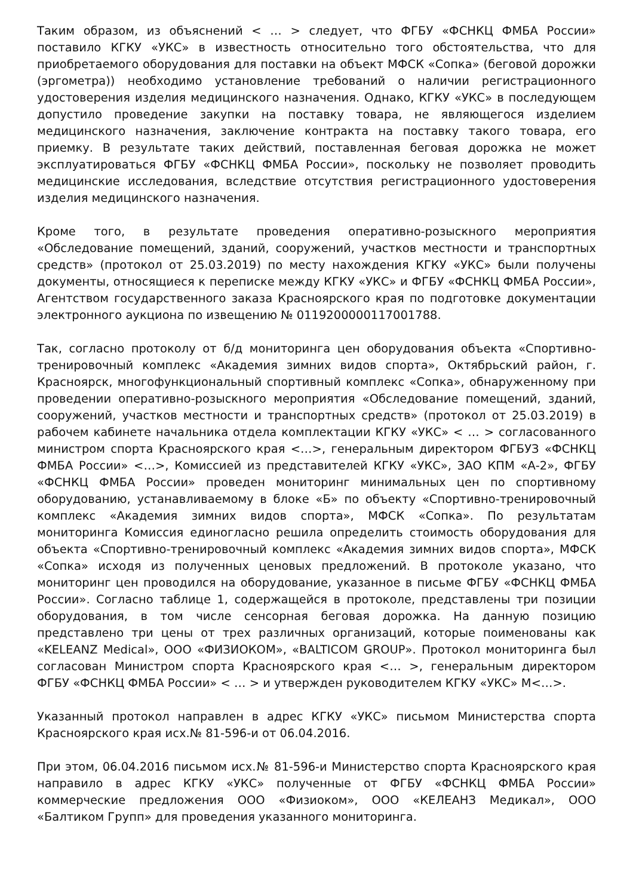Таким образом, из объяснений < … > следует, что ФГБУ «ФСНКЦ ФМБА России» поставило КГКУ «УКС» в известность относительно того обстоятельства, что для приобретаемого оборудования для поставки на объект МФСК «Сопка» (беговой дорожки (эргометра)) необходимо установление требований о наличии регистрационного удостоверения изделия медицинского назначения. Однако, КГКУ «УКС» в последующем допустило проведение закупки на поставку товара, не являющегося изделием медицинского назначения, заключение контракта на поставку такого товара, его приемку. В результате таких действий, поставленная беговая дорожка не может эксплуатироваться ФГБУ «ФСНКЦ ФМБА России», поскольку не позволяет проводить медицинские исследования, вследствие отсутствия регистрационного удостоверения изделия медицинского назначения.
Кроме того, в результате проведения оперативно-розыскного мероприятия «Обследование помещений, зданий, сооружений, участков местности и транспортных средств» (протокол от 25.03.2019) по месту нахождения КГКУ «УКС» были получены документы, относящиеся к переписке между КГКУ «УКС» и ФГБУ «ФСНКЦ ФМБА России», Агентством государственного заказа Красноярского края по подготовке документации электронного аукциона по извещению № 0119200000117001788.
Так, согласно протоколу от б/д мониторинга цен оборудования объекта «Спортивно-тренировочный комплекс «Академия зимних видов спорта», Октябрьский район, г. Красноярск, многофункциональный спортивный комплекс «Сопка», обнаруженному при проведении оперативно-розыскного мероприятия «Обследование помещений, зданий, сооружений, участков местности и транспортных средств» (протокол от 25.03.2019) в рабочем кабинете начальника отдела комплектации КГКУ «УКС» < … > согласованного министром спорта Красноярского края <…>, генеральным директором ФГБУЗ «ФСНКЦ ФМБА России» <…>, Комиссией из представителей КГКУ «УКС», ЗАО КПМ «А-2», ФГБУ «ФСНКЦ ФМБА России» проведен мониторинг минимальных цен по спортивному оборудованию, устанавливаемому в блоке «Б» по объекту «Спортивно-тренировочный комплекс «Академия зимних видов спорта», МФСК «Сопка». По результатам мониторинга Комиссия единогласно решила определить стоимость оборудования для объекта «Спортивно-тренировочный комплекс «Академия зимних видов спорта», МФСК «Сопка» исходя из полученных ценовых предложений. В протоколе указано, что мониторинг цен проводился на оборудование, указанное в письме ФГБУ «ФСНКЦ ФМБА России». Согласно таблице 1, содержащейся в протоколе, представлены три позиции оборудования, в том числе сенсорная беговая дорожка. На данную позицию представлено три цены от трех различных организаций, которые поименованы как «KELEANZ Medical», ООО «ФИЗИОКОМ», «BALTICOM GROUP». Протокол мониторинга был согласован Министром спорта Красноярского края <… >, генеральным директором ФГБУ «ФСНКЦ ФМБА России» < … > и утвержден руководителем КГКУ «УКС» М<…>.
Указанный протокол направлен в адрес КГКУ «УКС» письмом Министерства спорта Красноярского края исх.№ 81-596-и от 06.04.2016.
При этом, 06.04.2016 письмом исх.№ 81-596-и Министерство спорта Красноярского края направило в адрес КГКУ «УКС» полученные от ФГБУ «ФСНКЦ ФМБА России» коммерческие предложения ООО «Физиоком», ООО «КЕЛЕАНЗ Медикал», ООО «Балтиком Групп» для проведения указанного мониторинга.